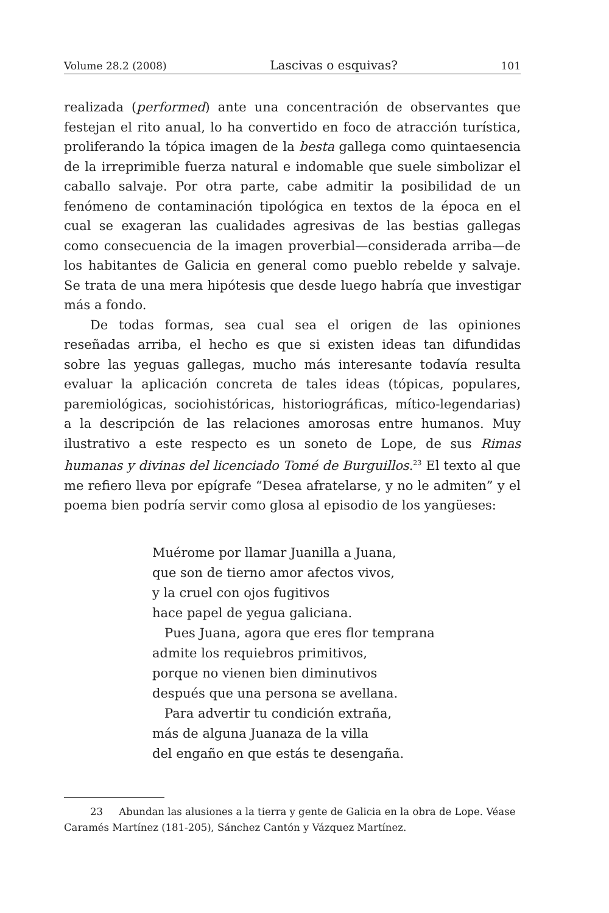Volume 28.2 (2008) Lascivas o esquivas? 101
realizada (performed) ante una concentración de observantes que festejan el rito anual, lo ha convertido en foco de atracción turística, proliferando la tópica imagen de la besta gallega como quintaesencia de la irreprimible fuerza natural e indomable que suele simbolizar el caballo salvaje. Por otra parte, cabe admitir la posibilidad de un fenómeno de contaminación tipológica en textos de la época en el cual se exageran las cualidades agresivas de las bestias gallegas como consecuencia de la imagen proverbial—considerada arriba—de los habitantes de Galicia en general como pueblo rebelde y salvaje. Se trata de una mera hipótesis que desde luego habría que investigar más a fondo.
De todas formas, sea cual sea el origen de las opiniones reseñadas arriba, el hecho es que si existen ideas tan difundidas sobre las yeguas gallegas, mucho más interesante todavía resulta evaluar la aplicación concreta de tales ideas (tópicas, populares, paremiológicas, sociohistóricas, historiográficas, mítico-legendarias) a la descripción de las relaciones amorosas entre humanos. Muy ilustrativo a este respecto es un soneto de Lope, de sus Rimas humanas y divinas del licenciado Tomé de Burguillos.<sup>23</sup> El texto al que me refiero lleva por epígrafe “Desea afratelarse, y no le admiten” y el poema bien podría servir como glosa al episodio de los yangüeses:
Muérome por llamar Juanilla a Juana,
que son de tierno amor afectos vivos,
y la cruel con ojos fugitivos
hace papel de yegua galiciana.
Pues Juana, agora que eres flor temprana
admite los requiebros primitivos,
porque no vienen bien diminutivos
después que una persona se avellana.
Para advertir tu condición extraña,
más de alguna Juanaza de la villa
del engaño en que estás te desengaña.
23 Abundan las alusiones a la tierra y gente de Galicia en la obra de Lope. Véase Caramés Martínez (181-205), Sánchez Cantón y Vázquez Martínez.